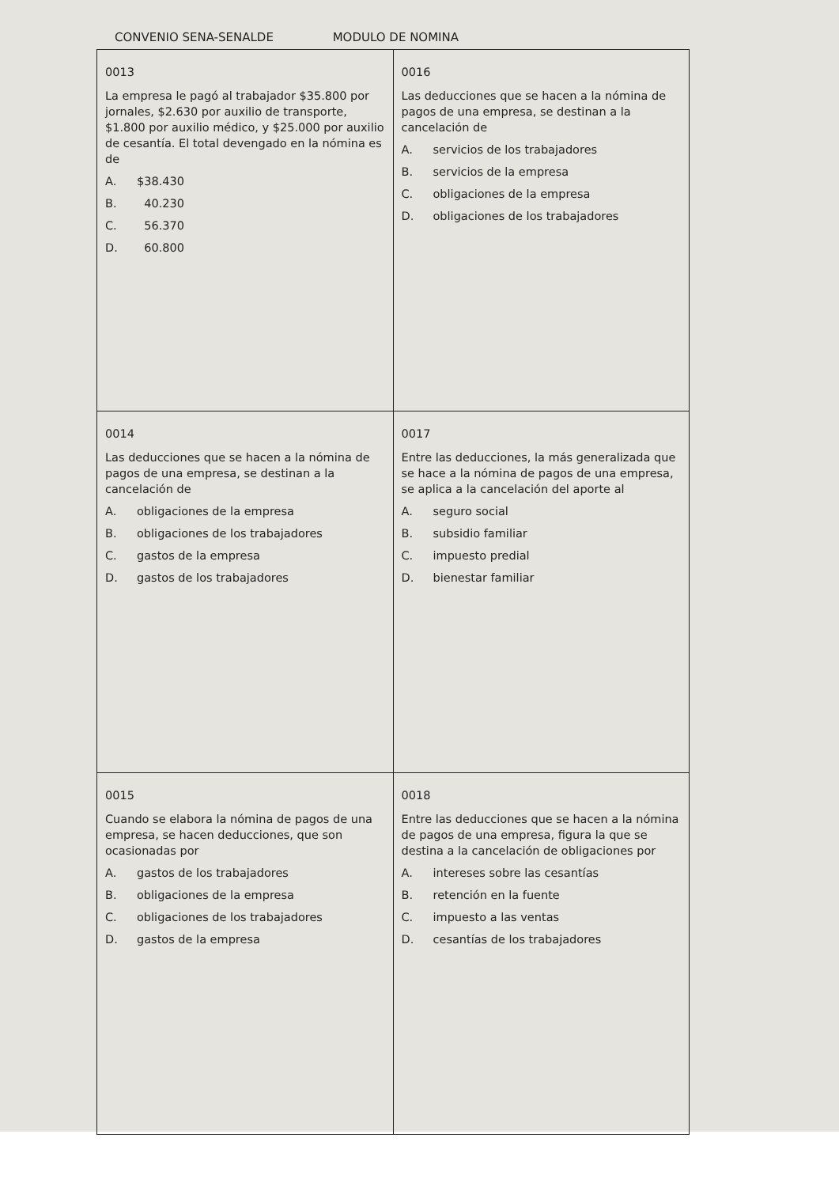CONVENIO SENA-SENALDE MODULO DE NOMINA
| 0013 La empresa le pagó al trabajador $35.800 por jornales, $2.630 por auxilio de transporte, $1.800 por auxilio médico, y $25.000 por auxilio de cesantía. El total devengado en la nómina es de A. $38.430 B. 40.230 C. 56.370 D. 60.800 | 0016 Las deducciones que se hacen a la nómina de pagos de una empresa, se destinan a la cancelación de A. servicios de los trabajadores B. servicios de la empresa C. obligaciones de la empresa D. obligaciones de los trabajadores |
| 0014 Las deducciones que se hacen a la nómina de pagos de una empresa, se destinan a la cancelación de A. obligaciones de la empresa B. obligaciones de los trabajadores C. gastos de la empresa D. gastos de los trabajadores | 0017 Entre las deducciones, la más generalizada que se hace a la nómina de pagos de una empresa, se aplica a la cancelación del aporte al A. seguro social B. subsidio familiar C. impuesto predial D. bienestar familiar |
| 0015 Cuando se elabora la nómina de pagos de una empresa, se hacen deducciones, que son ocasionadas por A. gastos de los trabajadores B. obligaciones de la empresa C. obligaciones de los trabajadores D. gastos de la empresa | 0018 Entre las deducciones que se hacen a la nómina de pagos de una empresa, figura la que se destina a la cancelación de obligaciones por A. intereses sobre las cesantías B. retención en la fuente C. impuesto a las ventas D. cesantías de los trabajadores |